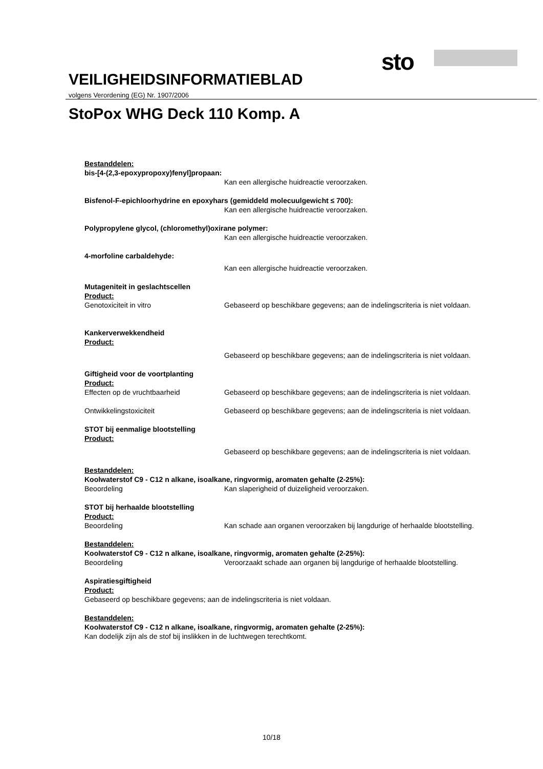sto
VEILIGHEIDSINFORMATIEBLAD
volgens Verordening (EG) Nr. 1907/2006
StoPox WHG Deck 110 Komp. A
Bestanddelen:
bis-[4-(2,3-epoxypropoxy)fenyl]propaan:
Kan een allergische huidreactie veroorzaken.
Bisfenol-F-epichloorhydrine en epoxyhars (gemiddeld molecuulgewicht ≤ 700):
Kan een allergische huidreactie veroorzaken.
Polypropylene glycol, (chloromethyl)oxirane polymer:
Kan een allergische huidreactie veroorzaken.
4-morfoline carbaldehyde:
Kan een allergische huidreactie veroorzaken.
Mutageniteit in geslachtscellen
Product:
Genotoxiciteit in vitro Gebaseerd op beschikbare gegevens; aan de indelingscriteria is niet voldaan.
Kankerverwekkendheid
Product:
Gebaseerd op beschikbare gegevens; aan de indelingscriteria is niet voldaan.
Giftigheid voor de voortplanting
Product:
Effecten op de vruchtbaarheid Gebaseerd op beschikbare gegevens; aan de indelingscriteria is niet voldaan.
Ontwikkelingstoxiciteit Gebaseerd op beschikbare gegevens; aan de indelingscriteria is niet voldaan.
STOT bij eenmalige blootstelling
Product:
Gebaseerd op beschikbare gegevens; aan de indelingscriteria is niet voldaan.
Bestanddelen:
Koolwaterstof C9 - C12 n alkane, isoalkane, ringvormig, aromaten gehalte (2-25%):
Beoordeling Kan slaperigheid of duizeligheid veroorzaken.
STOT bij herhaalde blootstelling
Product:
Beoordeling Kan schade aan organen veroorzaken bij langdurige of herhaalde blootstelling.
Bestanddelen:
Koolwaterstof C9 - C12 n alkane, isoalkane, ringvormig, aromaten gehalte (2-25%):
Beoordeling Veroorzaakt schade aan organen bij langdurige of herhaalde blootstelling.
Aspiratiesgiftigheid
Product:
Gebaseerd op beschikbare gegevens; aan de indelingscriteria is niet voldaan.
Bestanddelen:
Koolwaterstof C9 - C12 n alkane, isoalkane, ringvormig, aromaten gehalte (2-25%):
Kan dodelijk zijn als de stof bij inslikken in de luchtwegen terechtkomt.
10/18